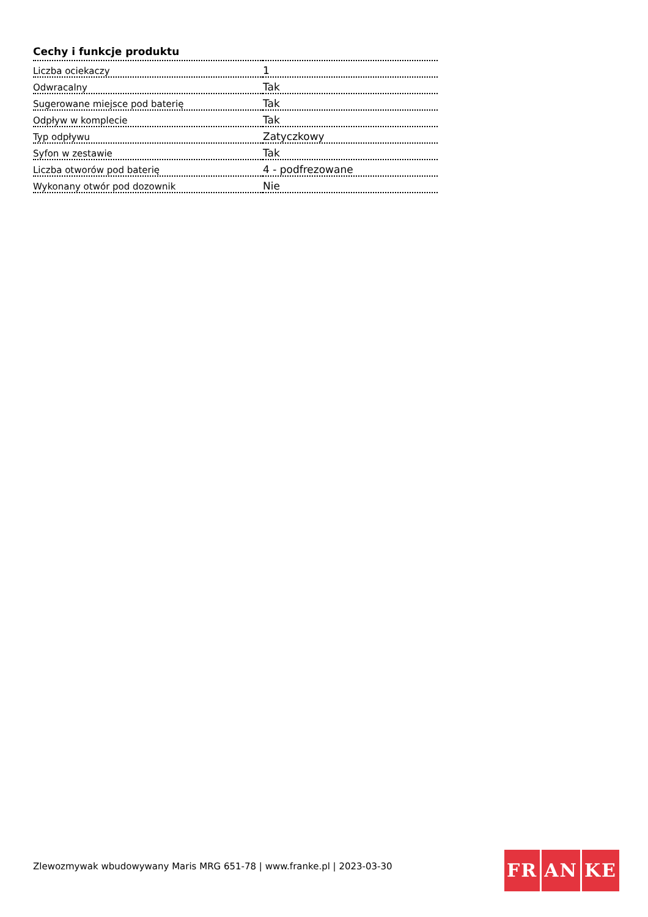Cechy i funkcje produktu
| Liczba ociekaczy | 1 |
| Odwracalny | Tak |
| Sugerowane miejsce pod baterię | Tak |
| Odpływ w komplecie | Tak |
| Typ odpływu | Zatyczkowy |
| Syfon w zestawie | Tak |
| Liczba otworów pod baterię | 4 - podfrezowane |
| Wykonany otwór pod dozownik | Nie |
Zlewozmywak wbudowywany Maris MRG 651-78 | www.franke.pl | 2023-03-30
FR AN KE